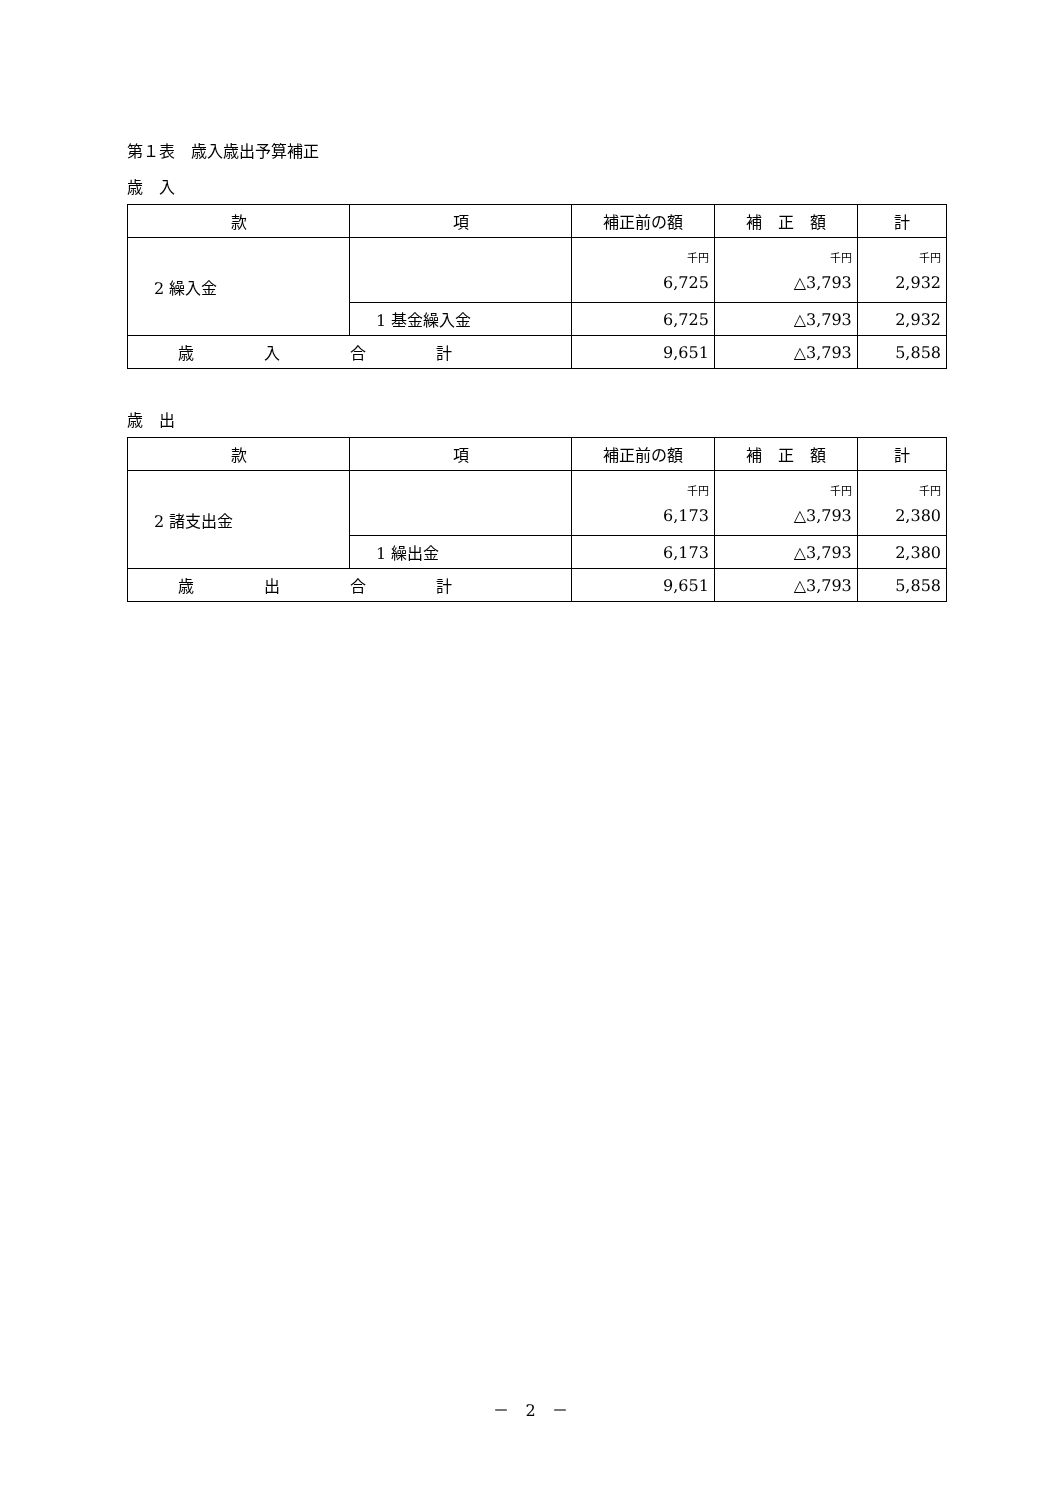第１表　歳入歳出予算補正
歳　入
| 款 | 項 | 補正前の額 | 補 正 額 | 計 |
| --- | --- | --- | --- | --- |
| 2 繰入金 | | 千円 6,725 | 千円 △3,793 | 千円 2,932 |
| | 1 基金繰入金 | 6,725 | △3,793 | 2,932 |
| 歳入合計 | | 9,651 | △3,793 | 5,858 |
歳　出
| 款 | 項 | 補正前の額 | 補 正 額 | 計 |
| --- | --- | --- | --- | --- |
| 2 諸支出金 | | 千円 6,173 | 千円 △3,793 | 千円 2,380 |
| | 1 繰出金 | 6,173 | △3,793 | 2,380 |
| 歳出合計 | | 9,651 | △3,793 | 5,858 |
－　2　－